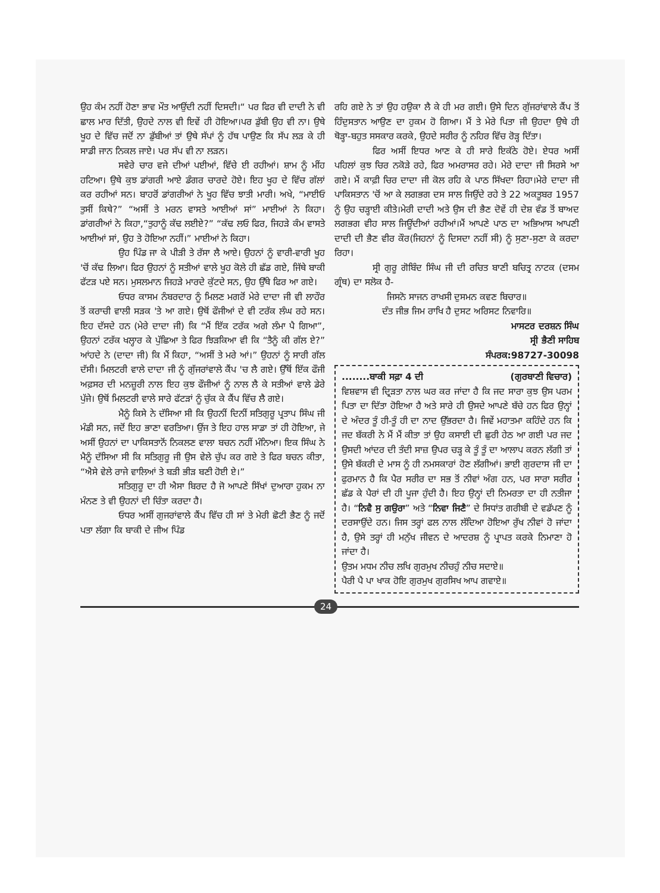ਉਹ ਕੰਮ ਨਹੀਂ ਹੋਣਾ ਭਾਵ ਮੌਤ ਆਉਂਦੀ ਨਹੀਂ ਦਿਸਦੀ।“ ਪਰ ਫਿਰ ਵੀ ਦਾਦੀ ਨੇ ਵੀ ਛਾਲ ਮਾਰ ਦਿੱਤੀ, ਉਹਦੇ ਨਾਲ ਵੀ ਇਵੇਂ ਹੀ ਹੋਇਆ।ਪਰ ਡੁੱਬੀ ਉਹ ਵੀ ਨਾ। ਉਥੇ ਖੂਹ ਦੇ ਵਿੱਚ ਜਦੋਂ ਨਾ ਡੁੱਬੀਆਂ ਤਾਂ ਉਥੇ ਸੱਪਾਂ ਨੂੰ ਹੱਥ ਪਾਉਣ ਕਿ ਸੱਪ ਲੜ ਕੇ ਹੀ ਸਾਡੀ ਜਾਨ ਨਿਕਲ ਜਾਏ। ਪਰ ਸੱਪ ਵੀ ਨਾ ਲੜਨ।
ਸਵੇਰੇ ਚਾਰ ਵਜੇ ਦੀਆਂ ਪਈਆਂ, ਵਿੱਚੇ ਈ ਰਹੀਆਂ। ਸ਼ਾਮ ਨੂੰ ਮੀਂਹ ਹਟਿਆ। ਉਥੇ ਕੁਝ ਡਾਂਗਰੀ ਆਏ ਡੰਗਰ ਚਾਰਦੇ ਹੋਏ। ਇਹ ਖੂਹ ਦੇ ਵਿੱਚ ਗੱਲਾਂ ਕਰ ਰਹੀਆਂ ਸਨ। ਬਾਹਰੋਂ ਡਾਂਗਰੀਆਂ ਨੇ ਖੂਹ ਵਿੱਚ ਝਾਤੀ ਮਾਰੀ। ਅਖੇ, “ਮਾਈਓ ਤੁਸੀਂ ਕਿਥੇ?” “ਅਸੀਂ ਤੇ ਮਰਨ ਵਾਸਤੇ ਆਈਆਂ ਸਾਂ” ਮਾਈਆਂ ਨੇ ਕਿਹਾ। ਡਾਂਗਰੀਆਂ ਨੇ ਕਿਹਾ,“ਤੁਹਾਨੂੰ ਕੱਢ ਲਈਏ?” “ਕੱਢ ਲਓ ਫਿਰ, ਜਿਹੜੇ ਕੰਮ ਵਾਸਤੇ ਆਈਆਂ ਸਾਂ, ਉਹ ਤੇ ਹੋਇਆ ਨਹੀਂ।” ਮਾਈਆਂ ਨੇ ਕਿਹਾ।
ਉਹ ਪਿੰਡ ਜਾ ਕੇ ਪੀੜੀ ਤੇ ਰੱਸਾ ਲੈ ਆਏ। ਉਹਨਾਂ ਨੂੰ ਵਾਰੀ-ਵਾਰੀ ਖੂਹ 'ਚੋਂ ਕੱਢ ਲਿਆ। ਫਿਰ ਉਹਨਾਂ ਨੂੰ ਸਤੀਆਂ ਵਾਲੇ ਖੂਹ ਕੋਲੇ ਹੀ ਛੱਡ ਗਏ, ਜਿੱਥੇ ਬਾਕੀ ਫੱਟੜ ਪਏ ਸਨ। ਮੁਸਲਮਾਨ ਜਿਹੜੇ ਮਾਰਦੇ ਕੁੱਟਦੇ ਸਨ, ਉਹ ਉੱਥੇ ਫਿਰ ਆ ਗਏ।
ਓਧਰ ਕਾਸਮ ਨੰਬਰਦਾਰ ਨੂੰ ਮਿਲਣ ਮਗਰੋਂ ਮੇਰੇ ਦਾਦਾ ਜੀ ਵੀ ਲਾਹੌਰ ਤੋਂ ਕਰਾਚੀ ਵਾਲੀ ਸੜਕ 'ਤੇ ਆ ਗਏ। ਉਥੋਂ ਫੌਜੀਆਂ ਦੇ ਵੀ ਟਰੱਕ ਲੰਘ ਰਹੇ ਸਨ। ਇਹ ਦੱਸਦੇ ਹਨ (ਮੇਰੇ ਦਾਦਾ ਜੀ) ਕਿ “ਮੈਂ ਇੱਕ ਟਰੱਕ ਅਗੇ ਲੰਮਾ ਪੈ ਗਿਆ”, ਉਹਨਾਂ ਟਰੱਕ ਖਲ੍ਹਾਰ ਕੇ ਪੁੱਛਿਆ ਤੇ ਫਿਰ ਝਿੜਕਿਆ ਵੀ ਕਿ “ਤੈਨੂੰ ਕੀ ਗੱਲ ਏ?” ਆਂਹਦੇ ਨੇ (ਦਾਦਾ ਜੀ) ਕਿ ਮੈਂ ਕਿਹਾ, “ਅਸੀਂ ਤੇ ਮਰੇ ਆਂ।” ਉਹਨਾਂ ਨੂੰ ਸਾਰੀ ਗੱਲ ਦੱਸੀ। ਮਿਲਟਰੀ ਵਾਲੇ ਦਾਦਾ ਜੀ ਨੂੰ ਗੁੱਜਰਾਂਵਾਲੇ ਕੈਂਪ 'ਚ ਲੈ ਗਏ। ਉੱਥੋਂ ਇੱਕ ਫੌਜੀ ਅਫ਼ਸਰ ਦੀ ਮਨਜ਼ੂਰੀ ਨਾਲ ਇਹ ਕੁਝ ਫੌਜੀਆਂ ਨੂੰ ਨਾਲ ਲੈ ਕੇ ਸਤੀਆਂ ਵਾਲੇ ਡੇਰੇ ਪੁੱਜੇ। ਉਥੋਂ ਮਿਲਟਰੀ ਵਾਲੇ ਸਾਰੇ ਫੱਟੜਾਂ ਨੂੰ ਚੁੱਕ ਕੇ ਕੈਂਪ ਵਿੱਚ ਲੈ ਗਏ।
ਮੈਨੂੰ ਕਿਸੇ ਨੇ ਦੱਸਿਆ ਸੀ ਕਿ ਉਹਨੀਂ ਦਿਨੀਂ ਸਤਿਗੁਰੂ ਪ੍ਰਤਾਪ ਸਿੰਘ ਜੀ ਮੰਡੀ ਸਨ, ਜਦੋਂ ਇਹ ਭਾਣਾ ਵਰਤਿਆ। ਉਂਜ ਤੇ ਇਹ ਹਾਲ ਸਾਡਾ ਤਾਂ ਹੀ ਹੋਇਆ, ਜੇ ਅਸੀਂ ਉਹਨਾਂ ਦਾ ਪਾਕਿਸਤਾਨੋਂ ਨਿਕਲਣ ਵਾਲਾ ਬਚਨ ਨਹੀਂ ਮੰਨਿਆ। ਇਕ ਸਿੰਘ ਨੇ ਮੈਨੂੰ ਦੱਸਿਆ ਸੀ ਕਿ ਸਤਿਗੁਰੂ ਜੀ ਉਸ ਵੇਲੇ ਚੁੱਪ ਕਰ ਗਏ ਤੇ ਫਿਰ ਬਚਨ ਕੀਤਾ, “ਐਸੇ ਵੇਲੇ ਰਾਜੇ ਵਾਲਿਆਂ ਤੇ ਬੜੀ ਭੀੜ ਬਣੀ ਹੋਈ ਏ।”
ਸਤਿਗੁਰੂ ਦਾ ਹੀ ਐਸਾ ਬਿਰਦ ਹੈ ਜੋ ਆਪਣੇ ਸਿੱਖਾਂ ਦੁਆਰਾ ਹੁਕਮ ਨਾ ਮੰਨਣ ਤੇ ਵੀ ਉਹਨਾਂ ਦੀ ਚਿੰਤਾ ਕਰਦਾ ਹੈ।
ਓਧਰ ਅਸੀਂ ਗੁਜਰਾਂਵਾਲੇ ਕੈਂਪ ਵਿੱਚ ਹੀ ਸਾਂ ਤੇ ਮੇਰੀ ਛੋਟੀ ਭੈਣ ਨੂੰ ਜਦੋਂ ਪਤਾ ਲੱਗਾ ਕਿ ਬਾਕੀ ਦੇ ਜੀਅ ਪਿੰਡ
ਰਹਿ ਗਏ ਨੇ ਤਾਂ ਉਹ ਹਉਕਾ ਲੈ ਕੇ ਹੀ ਮਰ ਗਈ। ਉਸੇ ਦਿਨ ਗੁੱਜਰਾਂਵਾਲੇ ਕੈਂਪ ਤੋਂ ਹਿੰਦੁਸਤਾਨ ਆਉਣ ਦਾ ਹੁਕਮ ਹੋ ਗਿਆ। ਮੈਂ ਤੇ ਮੇਰੇ ਪਿਤਾ ਜੀ ਉਹਦਾ ਉਥੇ ਹੀ ਥੋੜ੍ਹਾ-ਬਹੁਤ ਸਸਕਾਰ ਕਰਕੇ, ਉਹਦੇ ਸਰੀਰ ਨੂੰ ਨਹਿਰ ਵਿੱਚ ਰੋੜ੍ਹ ਦਿੱਤਾ।
ਫਿਰ ਅਸੀਂ ਇਧਰ ਆਣ ਕੇ ਹੀ ਸਾਰੇ ਇਕੱਠੇ ਹੋਏ। ਏਧਰ ਅਸੀਂ ਪਹਿਲਾਂ ਕੁਝ ਚਿਰ ਨਕੋੜੇ ਰਹੇ, ਫਿਰ ਅਮਰਾਸਰ ਰਹੇ। ਮੇਰੇ ਦਾਦਾ ਜੀ ਸਿਰਸੇ ਆ ਗਏ। ਮੈਂ ਕਾਫ਼ੀ ਚਿਰ ਦਾਦਾ ਜੀ ਕੋਲ ਰਹਿ ਕੇ ਪਾਠ ਸਿੱਖਦਾ ਰਿਹਾ।ਮੇਰੇ ਦਾਦਾ ਜੀ ਪਾਕਿਸਤਾਨ 'ਚੋਂ ਆ ਕੇ ਲਗਭਗ ਦਸ ਸਾਲ ਜਿਉਂਦੇ ਰਹੇ ਤੇ 22 ਅਕਤੂਬਰ 1957 ਨੂੰ ਉਹ ਚੜ੍ਹਾਈ ਕੀਤੇ।ਮੇਰੀ ਦਾਦੀ ਅਤੇ ਉਸ ਦੀ ਭੈਣ ਦੋਵੇਂ ਹੀ ਦੇਸ਼ ਵੰਡ ਤੋਂ ਬਾਅਦ ਲਗਭਗ ਵੀਹ ਸਾਲ ਜਿਊਂਦੀਆਂ ਰਹੀਆਂ।ਮੈਂ ਆਪਣੇ ਪਾਠ ਦਾ ਅਭਿਆਸ ਆਪਣੀ ਦਾਦੀ ਦੀ ਭੈਣ ਵੀਰ ਕੌਰ(ਜਿਹਨਾਂ ਨੂੰ ਦਿਸਦਾ ਨਹੀਂ ਸੀ) ਨੂੰ ਸੁਣਾ-ਸੁਣਾ ਕੇ ਕਰਦਾ ਰਿਹਾ।
ਸ੍ਰੀ ਗੁਰੂ ਗੋਬਿੰਦ ਸਿੰਘ ਜੀ ਦੀ ਰਚਿਤ ਬਾਣੀ ਬਚਿਤ੍ਰ ਨਾਟਕ (ਦਸਮ ਗ੍ਰੰਥ) ਦਾ ਸਲੋਕ ਹੈ-
ਜਿਸਨੋ ਸਾਜਨ ਰਾਖਸੀ ਦੁਸਮਨ ਕਵਣ ਬਿਚਾਰ॥
ਦੰਤ ਜੀਭ ਜਿਮ ਰਾਖਿ ਹੈ ਦੁਸਟ ਅਰਿਸਟ ਨਿਵਾਰਿ॥
ਮਾਸਟਰ ਦਰਸ਼ਨ ਸਿੰਘ
ਸ੍ਰੀ ਭੈਣੀ ਸਾਹਿਬ
ਸੰਪਰਕ:98727-30098
........ਬਾਕੀ ਸਫ਼ਾ 4 ਦੀ (ਗੁਰਬਾਣੀ ਵਿਚਾਰ)
ਵਿਸ਼ਵਾਸ ਵੀ ਦ੍ਰਿੜਤਾ ਨਾਲ ਘਰ ਕਰ ਜਾਂਦਾ ਹੈ ਕਿ ਜਦ ਸਾਰਾ ਕੁਝ ਉਸ ਪਰਮ ਪਿਤਾ ਦਾ ਦਿੱਤਾ ਹੋਇਆ ਹੈ ਅਤੇ ਸਾਰੇ ਹੀ ਉਸਦੇ ਆਪਣੇ ਬੱਚੇ ਹਨ ਫਿਰ ਉਨ੍ਹਾਂ ਦੇ ਅੰਦਰ ਤੂੰ ਹੀ-ਤੂੰ ਹੀ ਦਾ ਨਾਦ ਉੱਭਰਦਾ ਹੈ। ਜਿਵੇਂ ਮਹਾਤਮਾ ਕਹਿੰਦੇ ਹਨ ਕਿ ਜਦ ਬੱਕਰੀ ਨੇ ਮੈਂ ਮੈਂ ਕੀਤਾ ਤਾਂ ਉਹ ਕਸਾਈ ਦੀ ਛੁਰੀ ਹੇਠ ਆ ਗਈ ਪਰ ਜਦ ਉਸਦੀ ਆਂਦਰ ਦੀ ਤੰਦੀ ਸਾਜ਼ ਉਪਰ ਚੜ੍ਹ ਕੇ ਤੂੰ ਤੂੰ ਦਾ ਆਲਾਪ ਕਰਨ ਲੱਗੀ ਤਾਂ ਉਸੇ ਬੱਕਰੀ ਦੇ ਮਾਸ ਨੂੰ ਹੀ ਨਮਸਕਾਰਾਂ ਹੋਣ ਲੱਗੀਆਂ। ਭਾਈ ਗੁਰਦਾਸ ਜੀ ਦਾ ਫੁਰਮਾਨ ਹੈ ਕਿ ਪੈਰ ਸਰੀਰ ਦਾ ਸਭ ਤੋਂ ਨੀਵਾਂ ਅੰਗ ਹਨ, ਪਰ ਸਾਰਾ ਸਰੀਰ ਛੱਡ ਕੇ ਪੈਰਾਂ ਦੀ ਹੀ ਪੂਜਾ ਹੁੰਦੀ ਹੈ। ਇਹ ਉਨ੍ਹਾਂ ਦੀ ਨਿਮਰਤਾ ਦਾ ਹੀ ਨਤੀਜਾ ਹੈ। “ਨਿਵੈ ਸੁ ਗਉਰਾ” ਅਤੇ “ਨਿਵਾ ਜਿਣੈ” ਦੇ ਸਿਧਾਂਤ ਗਰੀਬੀ ਦੇ ਵਡੱਪਣ ਨੂੰ ਦਰਸਾਉਂਦੇ ਹਨ। ਜਿਸ ਤਰ੍ਹਾਂ ਫਲ ਨਾਲ ਲੱਦਿਆ ਹੋਇਆ ਰੁੱਖ ਨੀਵਾਂ ਹੋ ਜਾਂਦਾ ਹੈ, ਉਸੇ ਤਰ੍ਹਾਂ ਹੀ ਮਨੁੱਖ ਜੀਵਨ ਦੇ ਆਦਰਸ਼ ਨੂੰ ਪ੍ਰਾਪਤ ਕਰਕੇ ਨਿਮਾਣਾ ਹੋ ਜਾਂਦਾ ਹੈ।
ਉਤਮ ਮਧਮ ਨੀਚ ਲਖਿ ਗੁਰਮੁਖ ਨੀਚਹੁੰ ਨੀਚ ਸਦਾਏ॥
ਪੈਰੀ ਪੈ ਪਾ ਖਾਕ ਹੋਇ ਗੁਰਮੁਖ ਗੁਰਸਿਖ ਆਪ ਗਵਾਏ॥
24